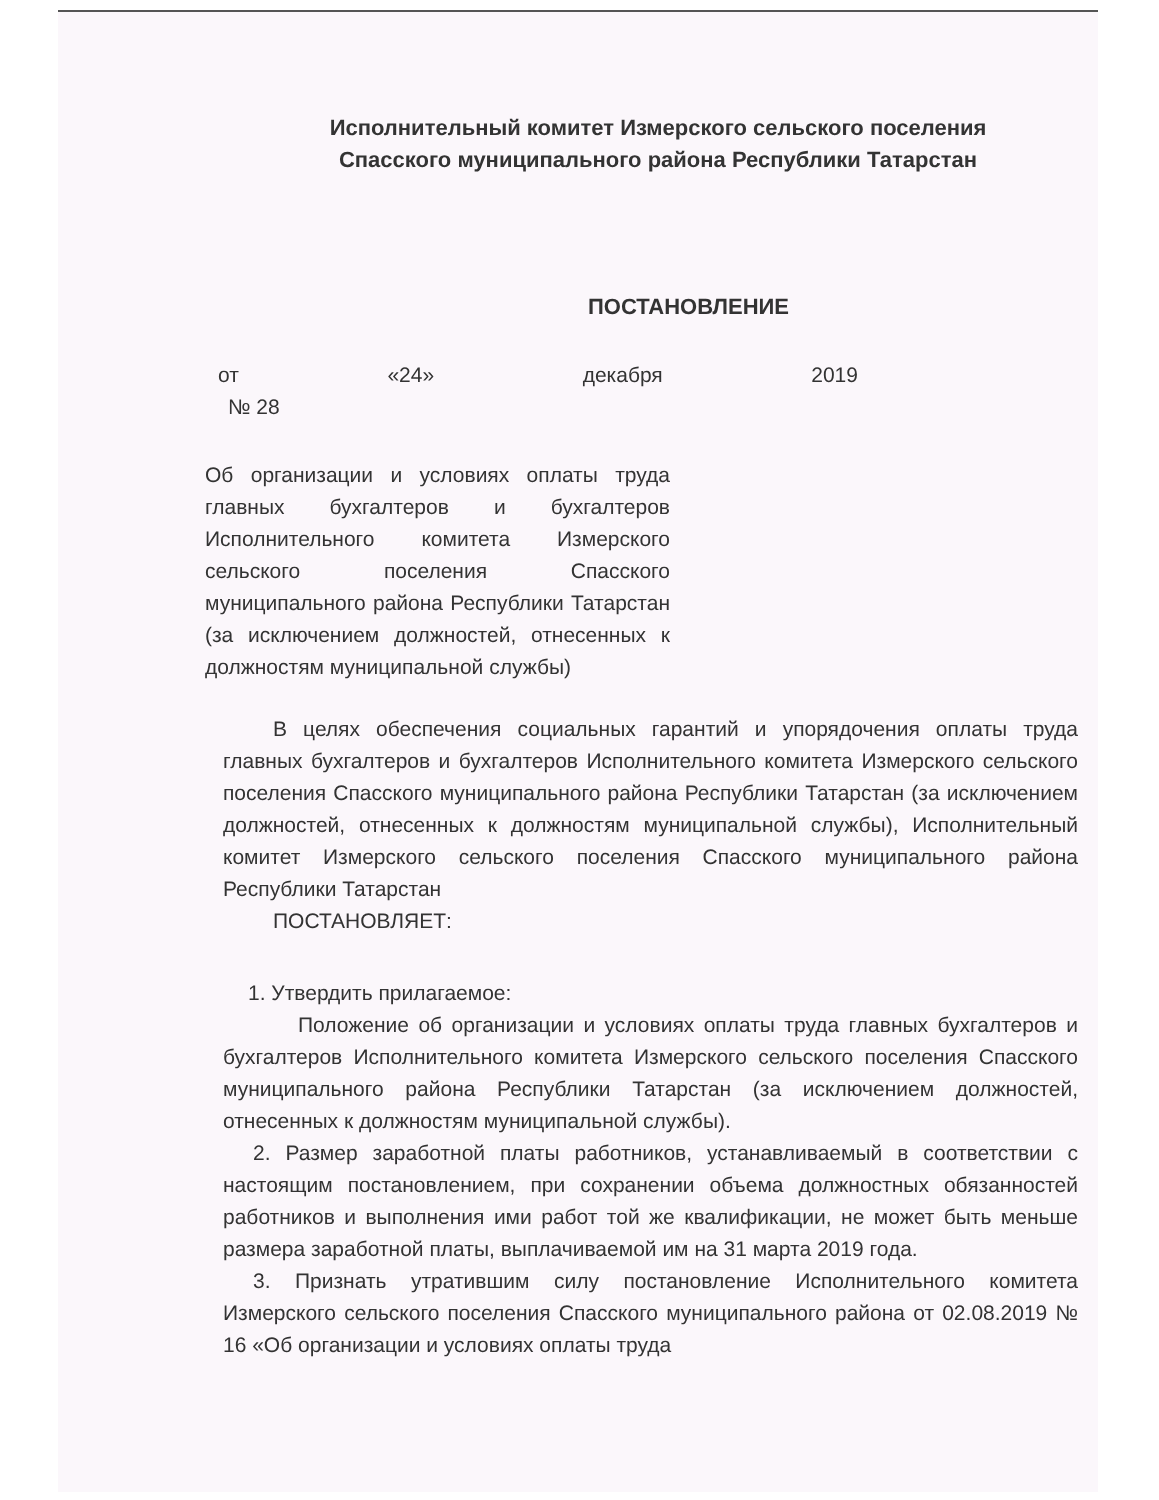Исполнительный комитет Измерского сельского поселения
Спасского муниципального района Республики Татарстан
ПОСТАНОВЛЕНИЕ
от «24» декабря 2019
№ 28
Об организации и условиях оплаты труда главных бухгалтеров и бухгалтеров Исполнительного комитета Измерского сельского поселения Спасского муниципального района Республики Татарстан (за исключением должностей, отнесенных к должностям муниципальной службы)
В целях обеспечения социальных гарантий и упорядочения оплаты труда главных бухгалтеров и бухгалтеров Исполнительного комитета Измерского сельского поселения Спасского муниципального района Республики Татарстан (за исключением должностей, отнесенных к должностям муниципальной службы), Исполнительный комитет Измерского сельского поселения Спасского муниципального района Республики Татарстан
ПОСТАНОВЛЯЕТ:
1. Утвердить прилагаемое:
Положение об организации и условиях оплаты труда главных бухгалтеров и бухгалтеров Исполнительного комитета Измерского сельского поселения Спасского муниципального района Республики Татарстан (за исключением должностей, отнесенных к должностям муниципальной службы).
2. Размер заработной платы работников, устанавливаемый в соответствии с настоящим постановлением, при сохранении объема должностных обязанностей работников и выполнения ими работ той же квалификации, не может быть меньше размера заработной платы, выплачиваемой им на 31 марта 2019 года.
3. Признать утратившим силу постановление Исполнительного комитета Измерского сельского поселения Спасского муниципального района от 02.08.2019 № 16 «Об организации и условиях оплаты труда